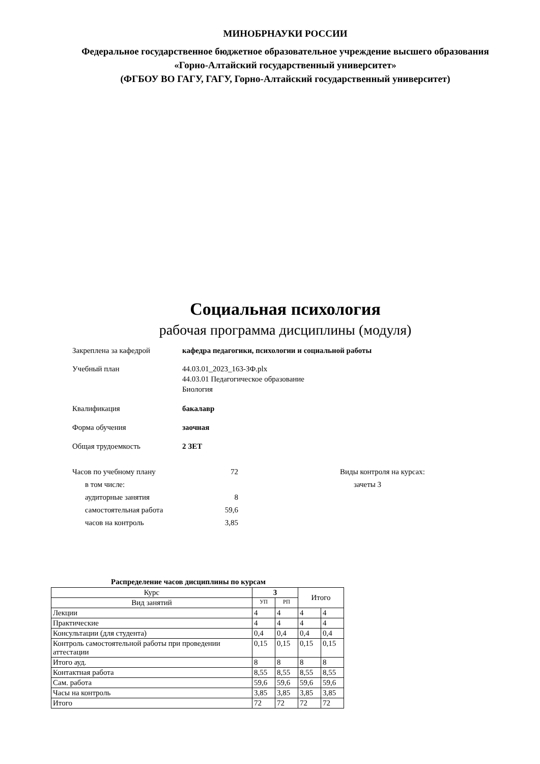МИНОБРНАУКИ РОССИИ
Федеральное государственное бюджетное образовательное учреждение высшего образования
«Горно-Алтайский государственный университет»
(ФГБОУ ВО ГАГУ, ГАГУ, Горно-Алтайский государственный университет)
Социальная психология
рабочая программа дисциплины (модуля)
Закреплена за кафедрой кафедра педагогики, психологии и социальной работы
Учебный план 44.03.01_2023_163-ЗФ.plx
44.03.01 Педагогическое образование
Биология
Квалификация бакалавр
Форма обучения заочная
Общая трудоемкость 2 ЗЕТ
| Часов по учебному плану | 72 |
| в том числе: | |
| аудиторные занятия | 8 |
| самостоятельная работа | 59,6 |
| часов на контроль | 3,85 |
Виды контроля на курсах:
зачеты 3
Распределение часов дисциплины по курсам
| Курс | 3 | | Итого | |
| --- | --- | --- | --- | --- |
| Вид занятий | УП | РП | | |
| Лекции | 4 | 4 | 4 | 4 |
| Практические | 4 | 4 | 4 | 4 |
| Консультации (для студента) | 0,4 | 0,4 | 0,4 | 0,4 |
| Контроль самостоятельной работы при проведении аттестации | 0,15 | 0,15 | 0,15 | 0,15 |
| Итого ауд. | 8 | 8 | 8 | 8 |
| Контактная работа | 8,55 | 8,55 | 8,55 | 8,55 |
| Сам. работа | 59,6 | 59,6 | 59,6 | 59,6 |
| Часы на контроль | 3,85 | 3,85 | 3,85 | 3,85 |
| Итого | 72 | 72 | 72 | 72 |